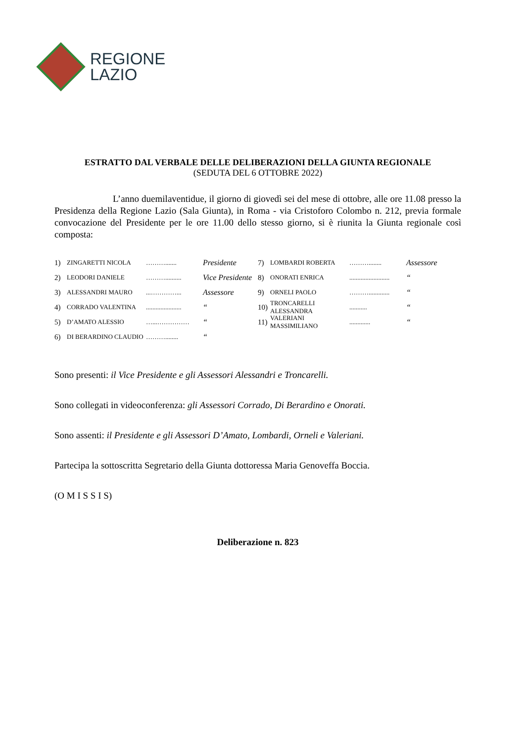REGIONE
LAZIO
ESTRATTO DAL VERBALE DELLE DELIBERAZIONI DELLA GIUNTA REGIONALE
(SEDUTA DEL 6 OTTOBRE 2022)
L’anno duemilaventidue, il giorno di giovedì sei del mese di ottobre, alle ore 11.08 presso la Presidenza della Regione Lazio (Sala Giunta), in Roma - via Cristoforo Colombo n. 212, previa formale convocazione del Presidente per le ore 11.00 dello stesso giorno, si è riunita la Giunta regionale così composta:
1) ZINGARETTI NICOLA ………....... Presidente
2) LEODORI DANIELE ……….......... Vice Presidente
3) ALESSANDRI MAURO...…………... Assessore
4) CORRADO VALENTINA...................... “
5) D’AMATO ALESSIO …...…………… “
6) DI BERARDINO CLAUDIO ………........ “
7) LOMBARDI ROBERTA ………........ Assessore
8) ONORATI ENRICA......................... “
9) ORNELI PAOLO ………............. “
10) TRONCARELLI ALESSANDRA........... “
11) VALERIANI MASSIMILIANO............. “
Sono presenti: il Vice Presidente e gli Assessori Alessandri e Troncarelli.
Sono collegati in videoconferenza: gli Assessori Corrado, Di Berardino e Onorati.
Sono assenti: il Presidente e gli Assessori D’Amato, Lombardi, Orneli e Valeriani.
Partecipa la sottoscritta Segretario della Giunta dottoressa Maria Genoveffa Boccia.
(O M I S S I S)
Deliberazione n. 823